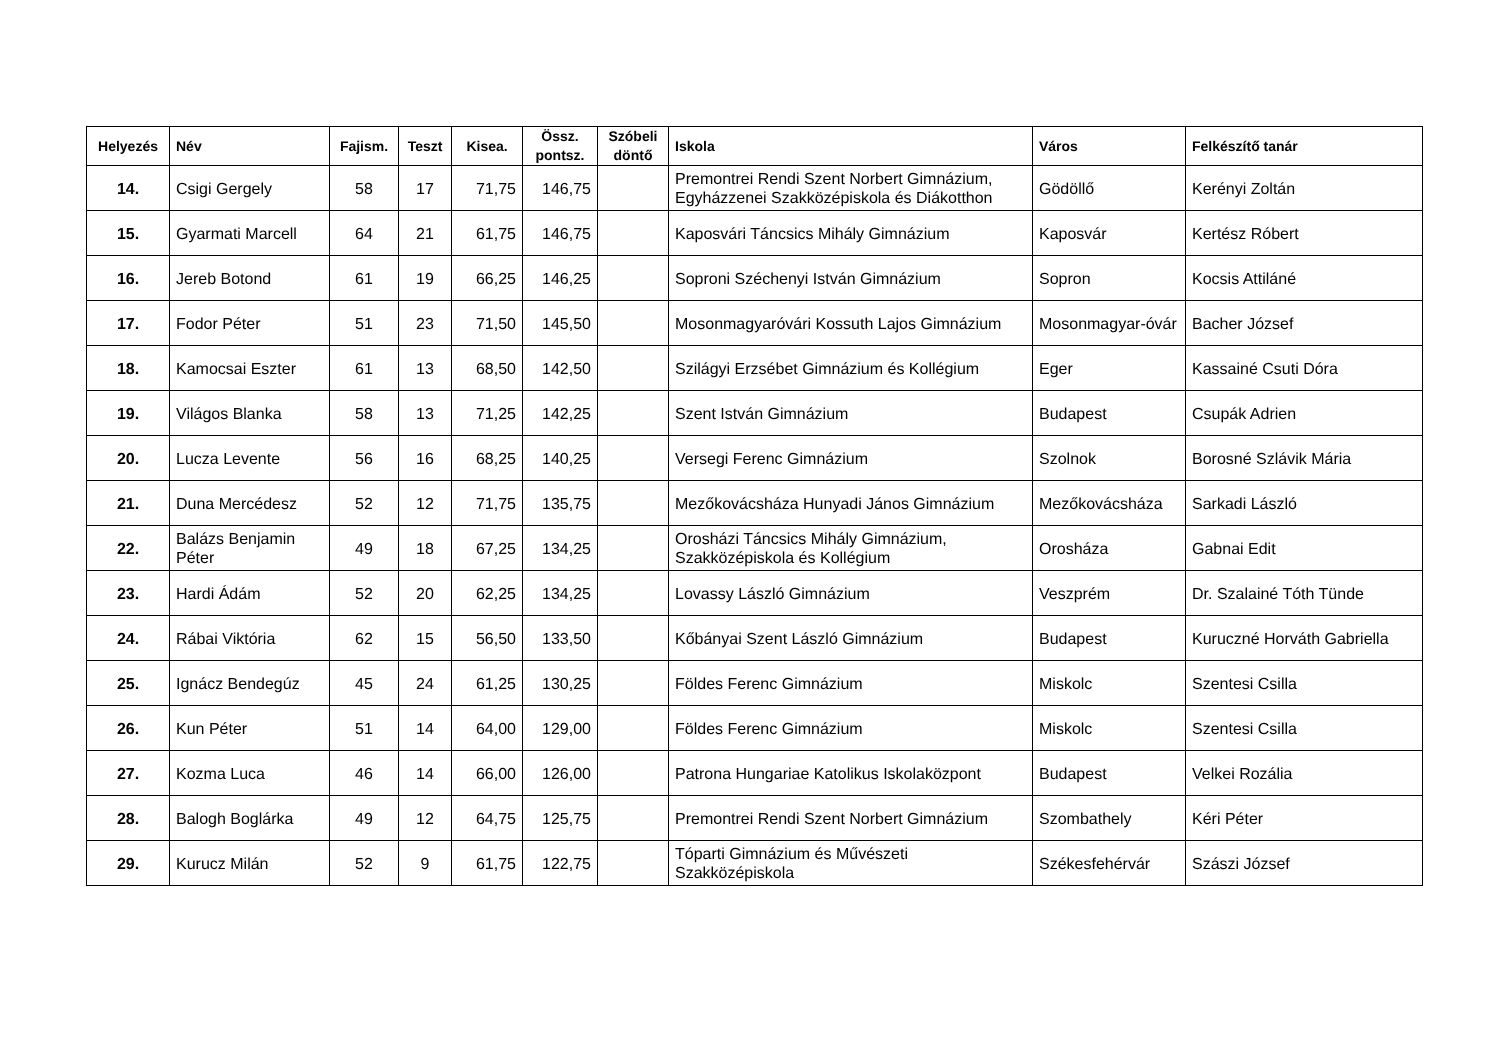| Helyezés | Név | Fajism. | Teszt | Kisea. | Össz. pontsz. | Szóbeli döntő | Iskola | Város | Felkészítő tanár |
| --- | --- | --- | --- | --- | --- | --- | --- | --- | --- |
| 14. | Csigi Gergely | 58 | 17 | 71,75 | 146,75 | | Premontrei Rendi Szent Norbert Gimnázium, Egyházzenei Szakközépiskola és Diákotthon | Gödöllő | Kerényi Zoltán |
| 15. | Gyarmati Marcell | 64 | 21 | 61,75 | 146,75 | | Kaposvári Táncsics Mihály Gimnázium | Kaposvár | Kertész Róbert |
| 16. | Jereb Botond | 61 | 19 | 66,25 | 146,25 | | Soproni Széchenyi István Gimnázium | Sopron | Kocsis Attiláné |
| 17. | Fodor Péter | 51 | 23 | 71,50 | 145,50 | | Mosonmagyaróvári Kossuth Lajos Gimnázium | Mosonmagyar-óvár | Bacher József |
| 18. | Kamocsai Eszter | 61 | 13 | 68,50 | 142,50 | | Szilágyi Erzsébet Gimnázium és Kollégium | Eger | Kassainé Csuti Dóra |
| 19. | Világos Blanka | 58 | 13 | 71,25 | 142,25 | | Szent István Gimnázium | Budapest | Csupák Adrien |
| 20. | Lucza Levente | 56 | 16 | 68,25 | 140,25 | | Versegi Ferenc Gimnázium | Szolnok | Borosné Szlávik Mária |
| 21. | Duna Mercédesz | 52 | 12 | 71,75 | 135,75 | | Mezőkovácsháza Hunyadi János Gimnázium | Mezőkovácsháza | Sarkadi László |
| 22. | Balázs Benjamin Péter | 49 | 18 | 67,25 | 134,25 | | Orosházi Táncsics Mihály Gimnázium, Szakközépiskola és Kollégium | Orosháza | Gabnai Edit |
| 23. | Hardi Ádám | 52 | 20 | 62,25 | 134,25 | | Lovassy László Gimnázium | Veszprém | Dr. Szalainé Tóth Tünde |
| 24. | Rábai Viktória | 62 | 15 | 56,50 | 133,50 | | Kőbányai Szent László Gimnázium | Budapest | Kuruczné Horváth Gabriella |
| 25. | Ignácz Bendegúz | 45 | 24 | 61,25 | 130,25 | | Földes Ferenc Gimnázium | Miskolc | Szentesi Csilla |
| 26. | Kun Péter | 51 | 14 | 64,00 | 129,00 | | Földes Ferenc Gimnázium | Miskolc | Szentesi Csilla |
| 27. | Kozma Luca | 46 | 14 | 66,00 | 126,00 | | Patrona Hungariae Katolikus Iskolaközpont | Budapest | Velkei Rozália |
| 28. | Balogh Boglárka | 49 | 12 | 64,75 | 125,75 | | Premontrei Rendi Szent Norbert Gimnázium | Szombathely | Kéri Péter |
| 29. | Kurucz Milán | 52 | 9 | 61,75 | 122,75 | | Tóparti Gimnázium és Művészeti Szakközépiskola | Székesfehérvár | Szászi József |